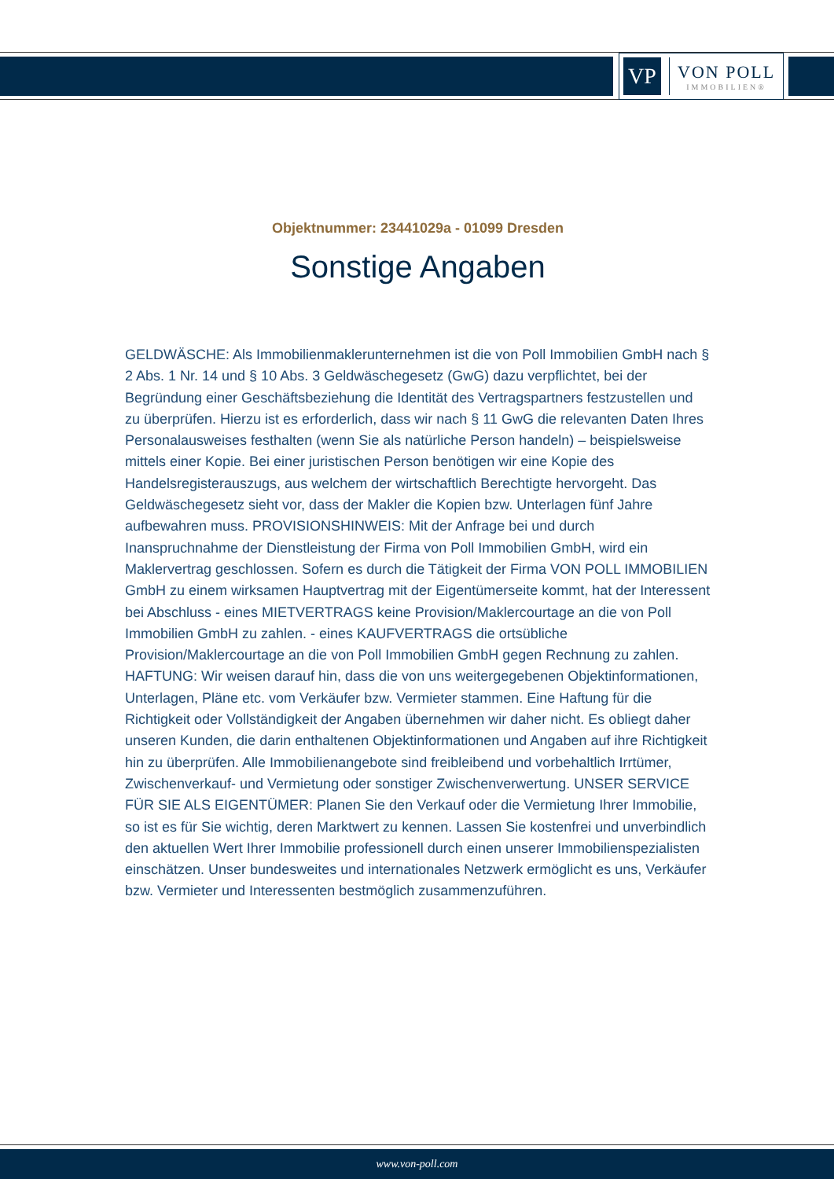VP
VON POLL
IMMOBILIEN®
Objektnummer: 23441029a - 01099 Dresden
Sonstige Angaben
GELDWÄSCHE: Als Immobilienmaklerunternehmen ist die von Poll Immobilien GmbH nach § 2 Abs. 1 Nr. 14 und § 10 Abs. 3 Geldwäschegesetz (GwG) dazu verpflichtet, bei der Begründung einer Geschäftsbeziehung die Identität des Vertragspartners festzustellen und zu überprüfen. Hierzu ist es erforderlich, dass wir nach § 11 GwG die relevanten Daten Ihres Personalausweises festhalten (wenn Sie als natürliche Person handeln) – beispielsweise mittels einer Kopie. Bei einer juristischen Person benötigen wir eine Kopie des Handelsregisterauszugs, aus welchem der wirtschaftlich Berechtigte hervorgeht. Das Geldwäschegesetz sieht vor, dass der Makler die Kopien bzw. Unterlagen fünf Jahre aufbewahren muss. PROVISIONSHINWEIS: Mit der Anfrage bei und durch Inanspruchnahme der Dienstleistung der Firma von Poll Immobilien GmbH, wird ein Maklervertrag geschlossen. Sofern es durch die Tätigkeit der Firma VON POLL IMMOBILIEN GmbH zu einem wirksamen Hauptvertrag mit der Eigentümerseite kommt, hat der Interessent bei Abschluss - eines MIETVERTRAGS keine Provision/Maklercourtage an die von Poll Immobilien GmbH zu zahlen. - eines KAUFVERTRAGS die ortsübliche Provision/Maklercourtage an die von Poll Immobilien GmbH gegen Rechnung zu zahlen. HAFTUNG: Wir weisen darauf hin, dass die von uns weitergegebenen Objektinformationen, Unterlagen, Pläne etc. vom Verkäufer bzw. Vermieter stammen. Eine Haftung für die Richtigkeit oder Vollständigkeit der Angaben übernehmen wir daher nicht. Es obliegt daher unseren Kunden, die darin enthaltenen Objektinformationen und Angaben auf ihre Richtigkeit hin zu überprüfen. Alle Immobilienangebote sind freibleibend und vorbehaltlich Irrtümer, Zwischenverkauf- und Vermietung oder sonstiger Zwischenverwertung. UNSER SERVICE FÜR SIE ALS EIGENTÜMER: Planen Sie den Verkauf oder die Vermietung Ihrer Immobilie, so ist es für Sie wichtig, deren Marktwert zu kennen. Lassen Sie kostenfrei und unverbindlich den aktuellen Wert Ihrer Immobilie professionell durch einen unserer Immobilienspezialisten einschätzen. Unser bundesweites und internationales Netzwerk ermöglicht es uns, Verkäufer bzw. Vermieter und Interessenten bestmöglich zusammenzuführen.
www.von-poll.com